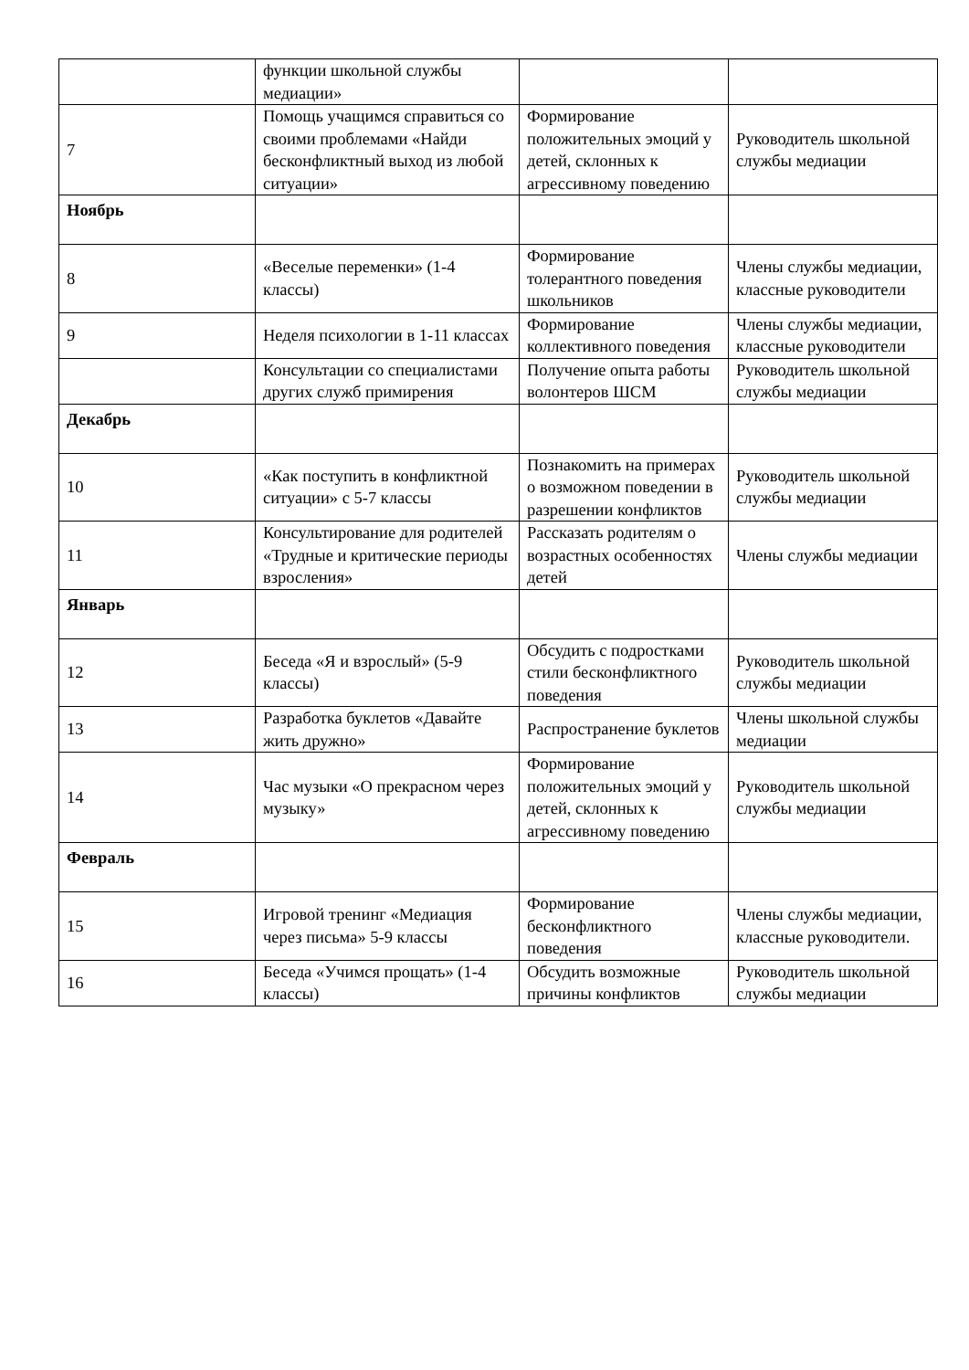| | функции школьной службы медиации» | | |
| 7 | Помощь учащимся справиться со своими проблемами «Найди бесконфликтный выход из любой ситуации» | Формирование положительных эмоций у детей, склонных к агрессивному поведению | Руководитель школьной службы медиации |
| Ноябрь | | | |
| 8 | «Веселые переменки» (1-4 классы) | Формирование толерантного поведения школьников | Члены службы медиации, классные руководители |
| 9 | Неделя психологии в 1-11 классах | Формирование коллективного поведения | Члены службы медиации, классные руководители |
| | Консультации со специалистами других служб примирения | Получение опыта работы волонтеров ШСМ | Руководитель школьной службы медиации |
| Декабрь | | | |
| 10 | «Как поступить в конфликтной ситуации» с 5-7 классы | Познакомить на примерах о возможном поведении в разрешении конфликтов | Руководитель школьной службы медиации |
| 11 | Консультирование для родителей «Трудные и критические периоды взросления» | Рассказать родителям о возрастных особенностях детей | Члены службы медиации |
| Январь | | | |
| 12 | Беседа «Я и взрослый» (5-9 классы) | Обсудить с подростками стили бесконфликтного поведения | Руководитель школьной службы медиации |
| 13 | Разработка буклетов «Давайте жить дружно» | Распространение буклетов | Члены школьной службы медиации |
| 14 | Час музыки «О прекрасном через музыку» | Формирование положительных эмоций у детей, склонных к агрессивному поведению | Руководитель школьной службы медиации |
| Февраль | | | |
| 15 | Игровой тренинг «Медиация через письма» 5-9 классы | Формирование бесконфликтного поведения | Члены службы медиации, классные руководители. |
| 16 | Беседа «Учимся прощать» (1-4 классы) | Обсудить возможные причины конфликтов | Руководитель школьной службы медиации |